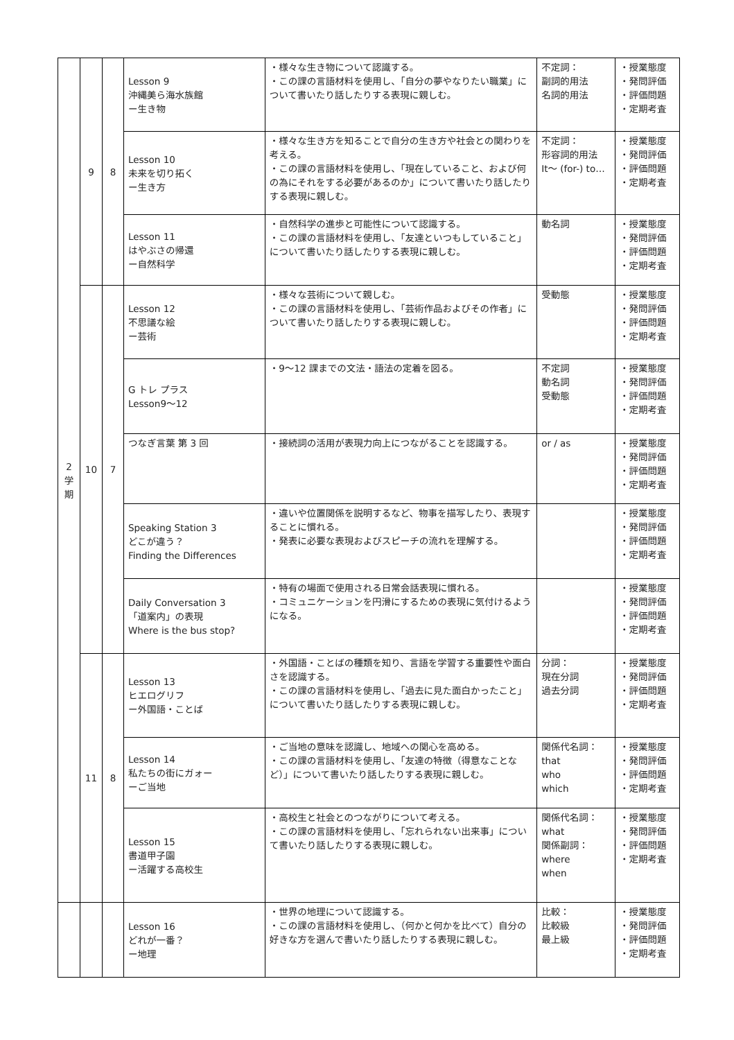| 2 学 期 | 9 | 8 | Lesson 9 沖縄美ら海水族館 ー生き物 | ・様々な生き物について認識する。 ・この課の言語材料を使用し、「自分の夢やなりたい職業」について書いたり話したりする表現に親しむ。 | 不定詞： 副詞的用法 名詞的用法 | ・授業態度 ・発問評価 ・評価問題 ・定期考査 |
| | | | Lesson 10 未来を切り拓く ー生き方 | ・様々な生き方を知ることで自分の生き方や社会との関わりを考える。 ・この課の言語材料を使用し、「現在していること、および何の為にそれをする必要があるのか」について書いたり話したりする表現に親しむ。 | 不定詞： 形容詞的用法 It～ (for-) to… | ・授業態度 ・発問評価 ・評価問題 ・定期考査 |
| | | | Lesson 11 はやぶさの帰還 ー自然科学 | ・自然科学の進歩と可能性について認識する。 ・この課の言語材料を使用し、「友達といつもしていること」について書いたり話したりする表現に親しむ。 | 動名詞 | ・授業態度 ・発問評価 ・評価問題 ・定期考査 |
| | 10 | 7 | Lesson 12 不思議な絵 ー芸術 | ・様々な芸術について親しむ。 ・この課の言語材料を使用し、「芸術作品およびその作者」について書いたり話したりする表現に親しむ。 | 受動態 | ・授業態度 ・発問評価 ・評価問題 ・定期考査 |
| | | | G トレ プラス Lesson9～12 | ・9～12 課までの文法・語法の定着を図る。 | 不定詞 動名詞 受動態 | ・授業態度 ・発問評価 ・評価問題 ・定期考査 |
| | | | つなぎ言葉 第 3 回 | ・接続詞の活用が表現力向上につながることを認識する。 | or / as | ・授業態度 ・発問評価 ・評価問題 ・定期考査 |
| | | | Speaking Station 3 どこが違う？ Finding the Differences | ・違いや位置関係を説明するなど、物事を描写したり、表現することに慣れる。 ・発表に必要な表現およびスピーチの流れを理解する。 | | ・授業態度 ・発問評価 ・評価問題 ・定期考査 |
| | | | Daily Conversation 3 「道案内」の表現 Where is the bus stop? | ・特有の場面で使用される日常会話表現に慣れる。 ・コミュニケーションを円滑にするための表現に気付けるようになる。 | | ・授業態度 ・発問評価 ・評価問題 ・定期考査 |
| | 11 | 8 | Lesson 13 ヒエログリフ ー外国語・ことば | ・外国語・ことばの種類を知り、言語を学習する重要性や面白さを認識する。 ・この課の言語材料を使用し、「過去に見た面白かったこと」について書いたり話したりする表現に親しむ。 | 分詞： 現在分詞 過去分詞 | ・授業態度 ・発問評価 ・評価問題 ・定期考査 |
| | | | Lesson 14 私たちの街にガォー ーご当地 | ・ご当地の意味を認識し、地域への関心を高める。 ・この課の言語材料を使用し、「友達の特徴（得意なことなど）」について書いたり話したりする表現に親しむ。 | 関係代名詞： that who which | ・授業態度 ・発問評価 ・評価問題 ・定期考査 |
| | | | Lesson 15 書道甲子園 ー活躍する高校生 | ・高校生と社会とのつながりについて考える。 ・この課の言語材料を使用し、「忘れられない出来事」について書いたり話したりする表現に親しむ。 | 関係代名詞： what 関係副詞： where when | ・授業態度 ・発問評価 ・評価問題 ・定期考査 |
| | | | Lesson 16 どれが一番？ ー地理 | ・世界の地理について認識する。 ・この課の言語材料を使用し、（何かと何かを比べて）自分の好きな方を選んで書いたり話したりする表現に親しむ。 | 比較： 比較級 最上級 | ・授業態度 ・発問評価 ・評価問題 ・定期考査 |